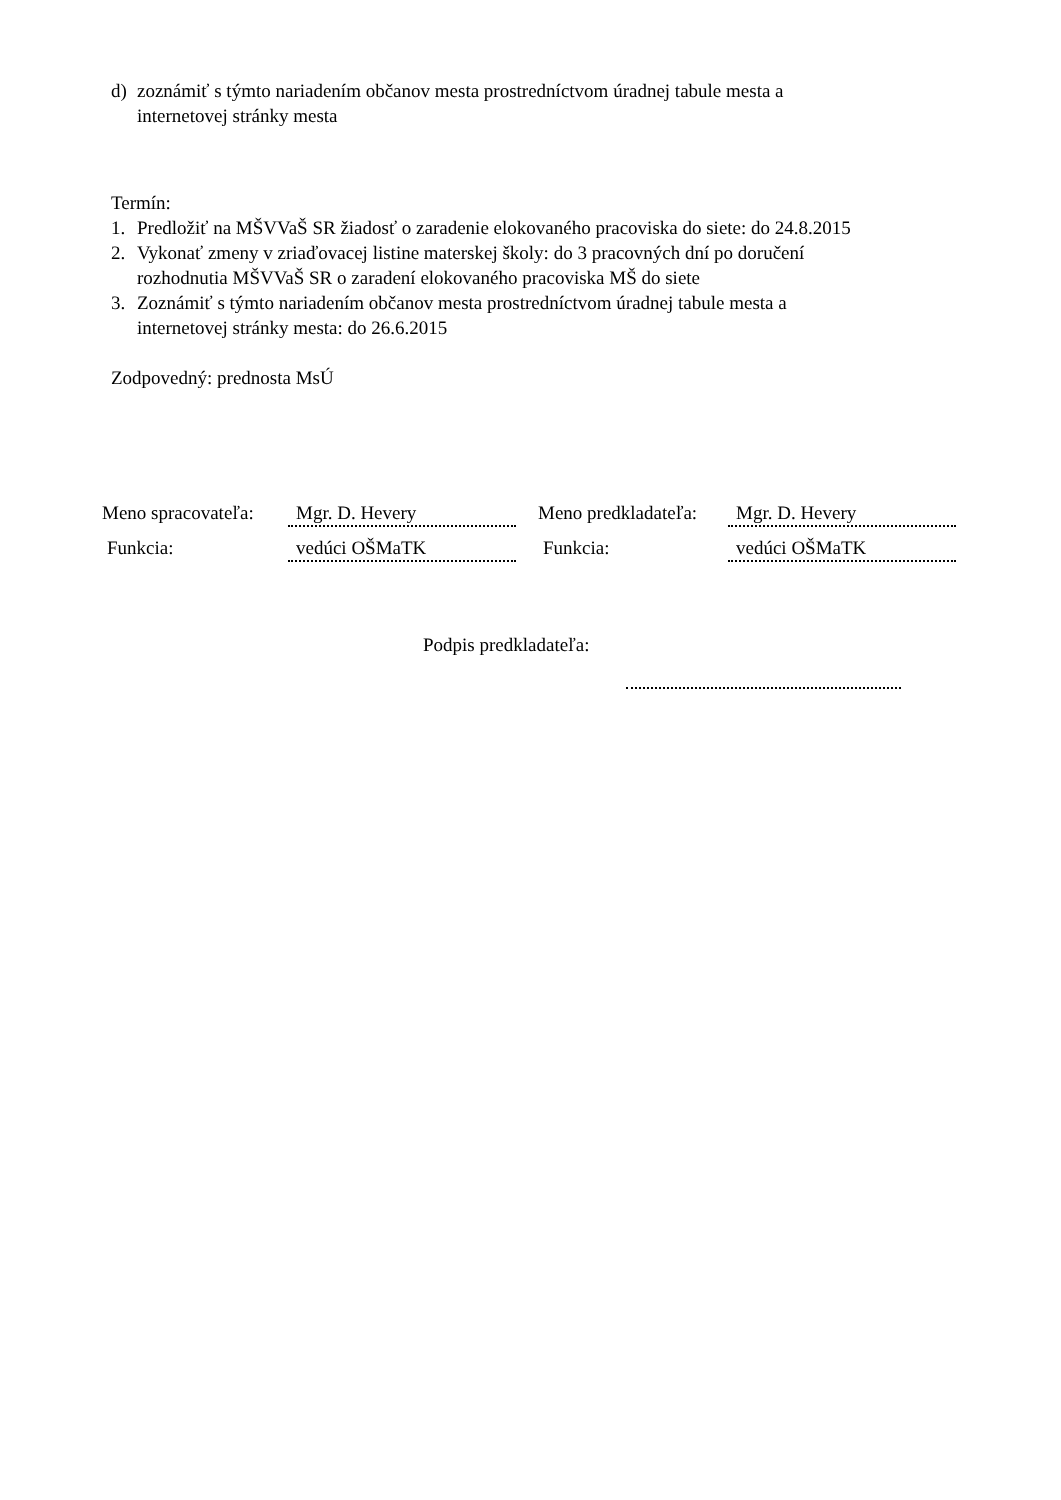d) zoznámiť s týmto nariadením občanov mesta prostredníctvom úradnej tabule mesta a
internetovej stránky mesta
Termín:
1. Predložiť na MŠVVaŠ SR žiadosť o zaradenie elokovaného pracoviska do siete: do 24.8.2015
2. Vykonať zmeny v zriaďovacej listine materskej školy: do 3 pracovných dní po doručení
rozhodnutia MŠVVaŠ SR o zaradení elokovaného pracoviska MŠ do siete
3. Zoznámiť s týmto nariadením občanov mesta prostredníctvom úradnej tabule mesta a
internetovej stránky mesta: do 26.6.2015
Zodpovedný: prednosta MsÚ
Meno spracovateľa: Mgr. D. Hevery Meno predkladateľa: Mgr. D. Hevery
Funkcia: vedúci OŠMaTK Funkcia: vedúci OŠMaTK
Podpis predkladateľa: